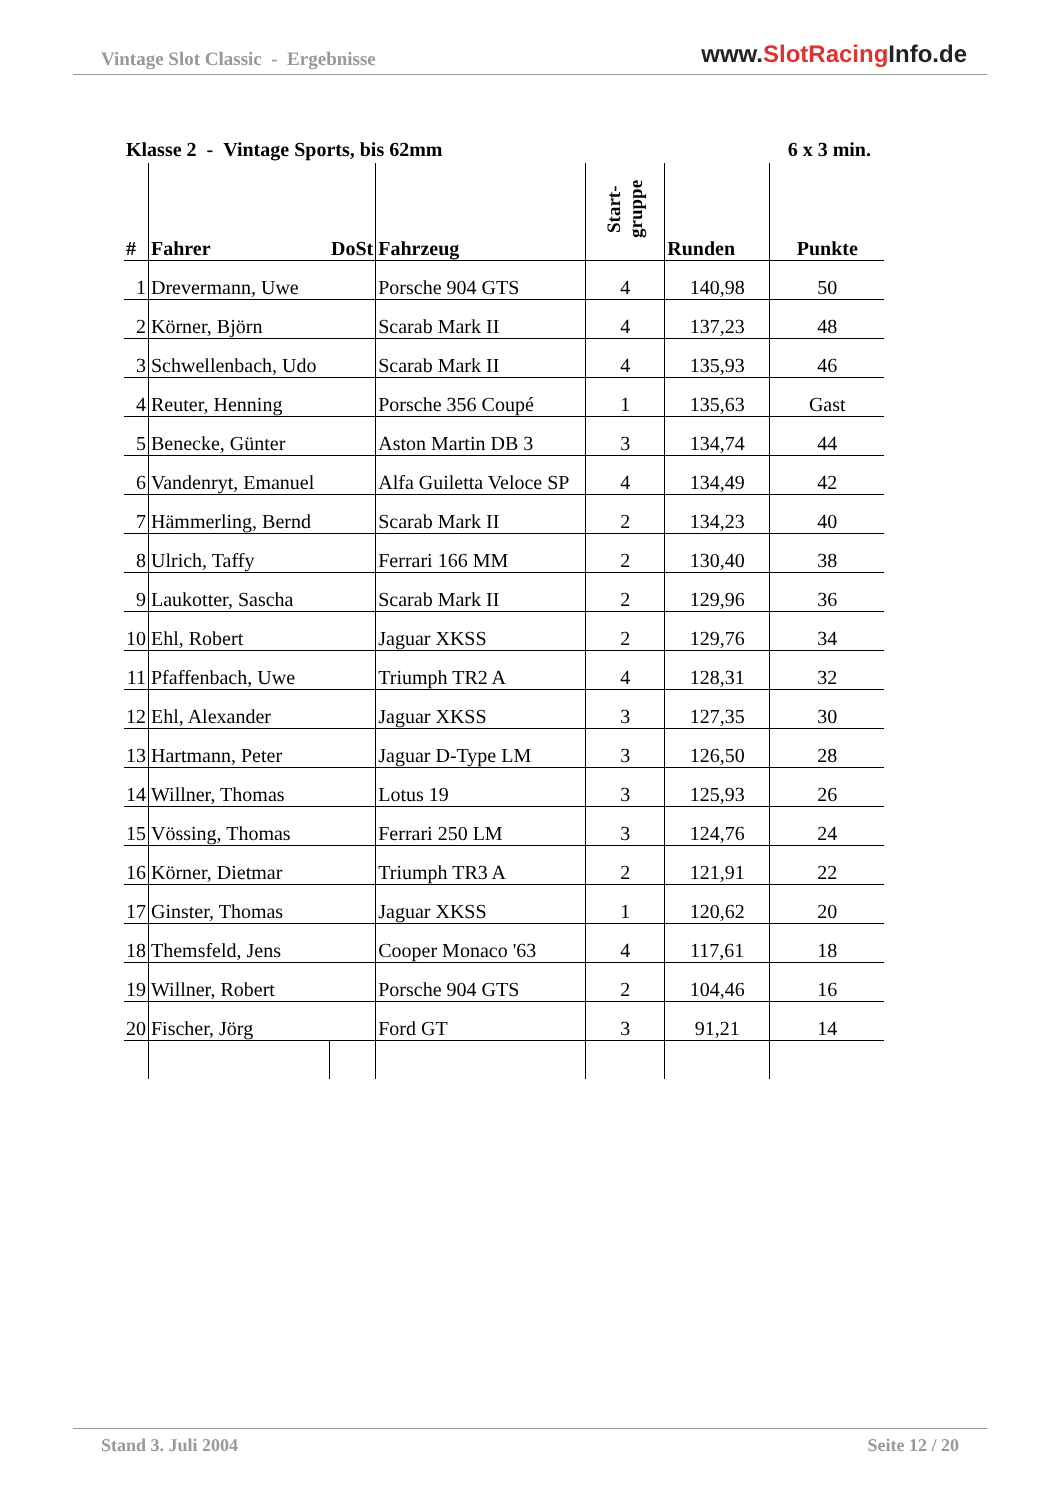Vintage Slot Classic - Ergebnisse
www.SlotRacing Info.de
Klasse 2 - Vintage Sports, bis 62mm
6 x 3 min.
| # | Fahrer | DoSt | Fahrzeug | Start- gruppe | Runden | Punkte |
| --- | --- | --- | --- | --- | --- | --- |
| 1 | Drevermann, Uwe | | Porsche 904 GTS | 4 | 140,98 | 50 |
| 2 | Körner, Björn | | Scarab Mark II | 4 | 137,23 | 48 |
| 3 | Schwellenbach, Udo | | Scarab Mark II | 4 | 135,93 | 46 |
| 4 | Reuter, Henning | | Porsche 356 Coupé | 1 | 135,63 | Gast |
| 5 | Benecke, Günter | | Aston Martin DB 3 | 3 | 134,74 | 44 |
| 6 | Vandenryt, Emanuel | | Alfa Guiletta Veloce SP | 4 | 134,49 | 42 |
| 7 | Hämmerling, Bernd | | Scarab Mark II | 2 | 134,23 | 40 |
| 8 | Ulrich, Taffy | | Ferrari 166 MM | 2 | 130,40 | 38 |
| 9 | Laukotter, Sascha | | Scarab Mark II | 2 | 129,96 | 36 |
| 10 | Ehl, Robert | | Jaguar XKSS | 2 | 129,76 | 34 |
| 11 | Pfaffenbach, Uwe | | Triumph TR2 A | 4 | 128,31 | 32 |
| 12 | Ehl, Alexander | | Jaguar XKSS | 3 | 127,35 | 30 |
| 13 | Hartmann, Peter | | Jaguar D-Type LM | 3 | 126,50 | 28 |
| 14 | Willner, Thomas | | Lotus 19 | 3 | 125,93 | 26 |
| 15 | Vössing, Thomas | | Ferrari 250 LM | 3 | 124,76 | 24 |
| 16 | Körner, Dietmar | | Triumph TR3 A | 2 | 121,91 | 22 |
| 17 | Ginster, Thomas | | Jaguar XKSS | 1 | 120,62 | 20 |
| 18 | Themsfeld, Jens | | Cooper Monaco '63 | 4 | 117,61 | 18 |
| 19 | Willner, Robert | | Porsche 904 GTS | 2 | 104,46 | 16 |
| 20 | Fischer, Jörg | | Ford GT | 3 | 91,21 | 14 |
Stand 3. Juli 2004 Seite 12 / 20